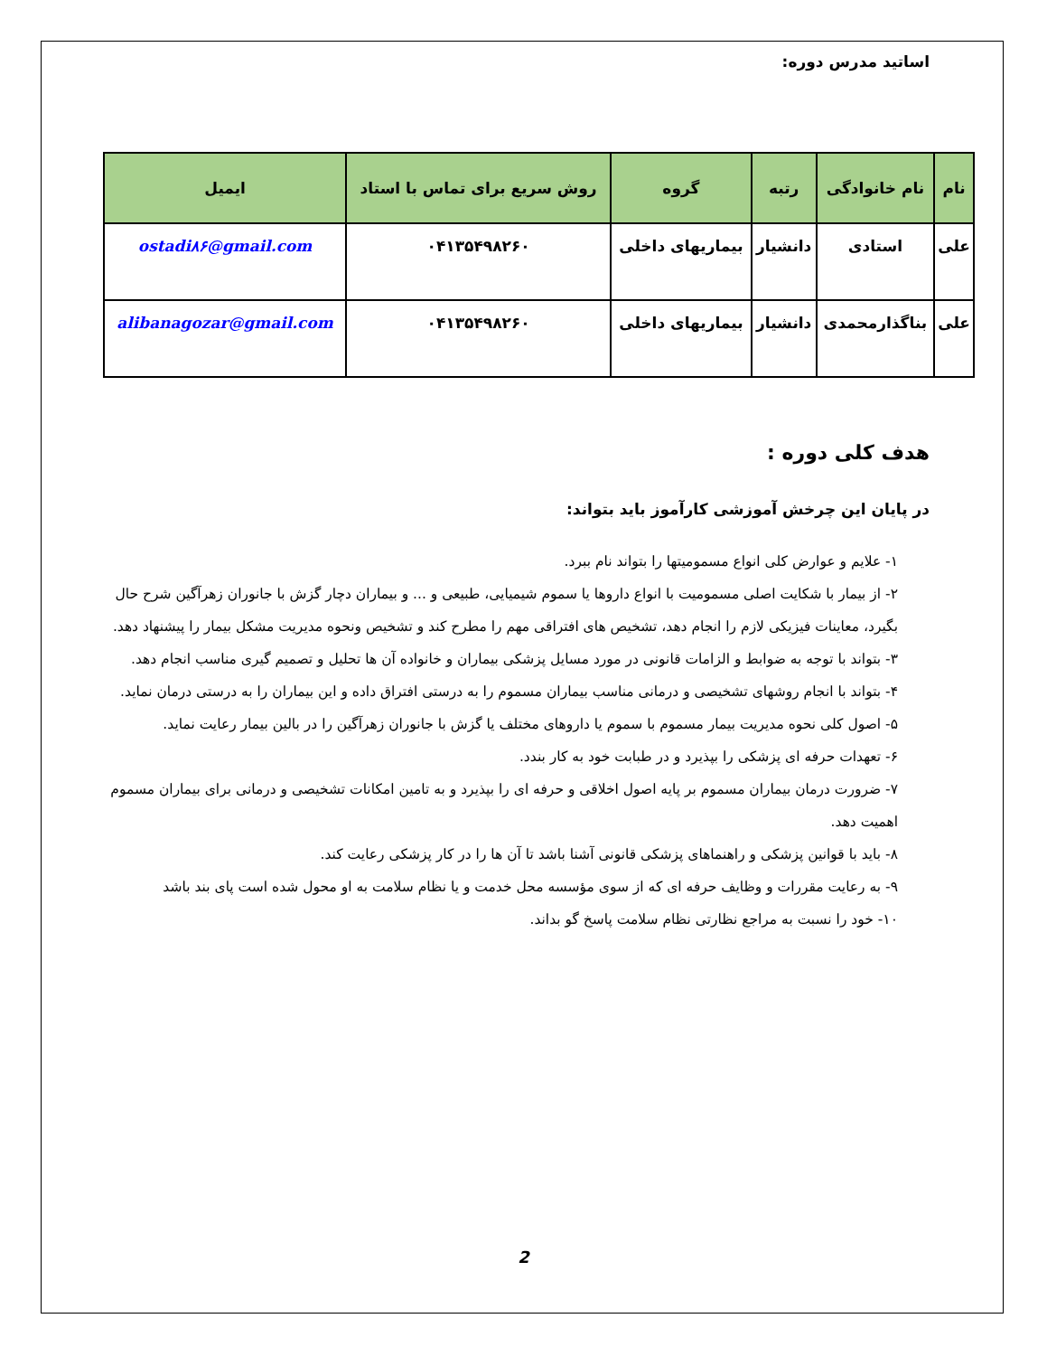اساتید مدرس دوره:
| نام | نام خانوادگی | رتبه | گروه | روش سریع برای تماس با استاد | ایمیل |
| --- | --- | --- | --- | --- | --- |
| علی | استادی | دانشیار | بیماریهای داخلی | ۰۴۱۳۵۴۹۸۲۶۰ | ostadi۸۶@gmail.com |
| علی | بناگذارمحمدی | دانشیار | بیماریهای داخلی | ۰۴۱۳۵۴۹۸۲۶۰ | alibanagozar@gmail.com |
هدف کلی دوره :
در پایان این چرخش آموزشی کارآموز باید بتواند:
۱- علایم و عوارض کلی انواع مسمومیتها را بتواند نام ببرد.
۲- از بیمار با شکایت اصلی مسمومیت با انواع داروها یا سموم شیمیایی، طبیعی و ... و بیماران دچار گزش با جانوران زهرآگین شرح حال بگیرد، معاینات فیزیکی لازم را انجام دهد، تشخیص های افتراقی مهم را مطرح کند و تشخیص ونحوه مدیریت مشکل بیمار را پیشنهاد دهد.
۳- بتواند با توجه به ضوابط و الزامات قانونی در مورد مسایل پزشکی بیماران و خانواده آن ها تحلیل و تصمیم گیری مناسب انجام دهد.
۴- بتواند با انجام روشهای تشخیصی و درمانی مناسب بیماران مسموم را به درستی افتراق داده و این بیماران را به درستی درمان نماید.
۵- اصول کلی نحوه مدیریت بیمار مسموم با سموم یا داروهای مختلف یا گزش با جانوران زهرآگین را در بالین بیمار رعایت نماید.
۶- تعهدات حرفه ای پزشکی را بپذیرد و در طبابت خود به کار بندد.
۷- ضرورت درمان بیماران مسموم بر پایه اصول اخلاقی و حرفه ای را بپذیرد و به تامین امکانات تشخیصی و درمانی برای بیماران مسموم اهمیت دهد.
۸- باید با قوانین پزشکی و راهنماهای پزشکی قانونی آشنا باشد تا آن ها را در کار پزشکی رعایت کند.
۹- به رعایت مقررات و وظایف حرفه ای که از سوی مؤسسه محل خدمت و یا نظام سلامت به او محول شده است پای بند باشد
۱۰- خود را نسبت به مراجع نظارتی نظام سلامت پاسخ گو بداند.
2